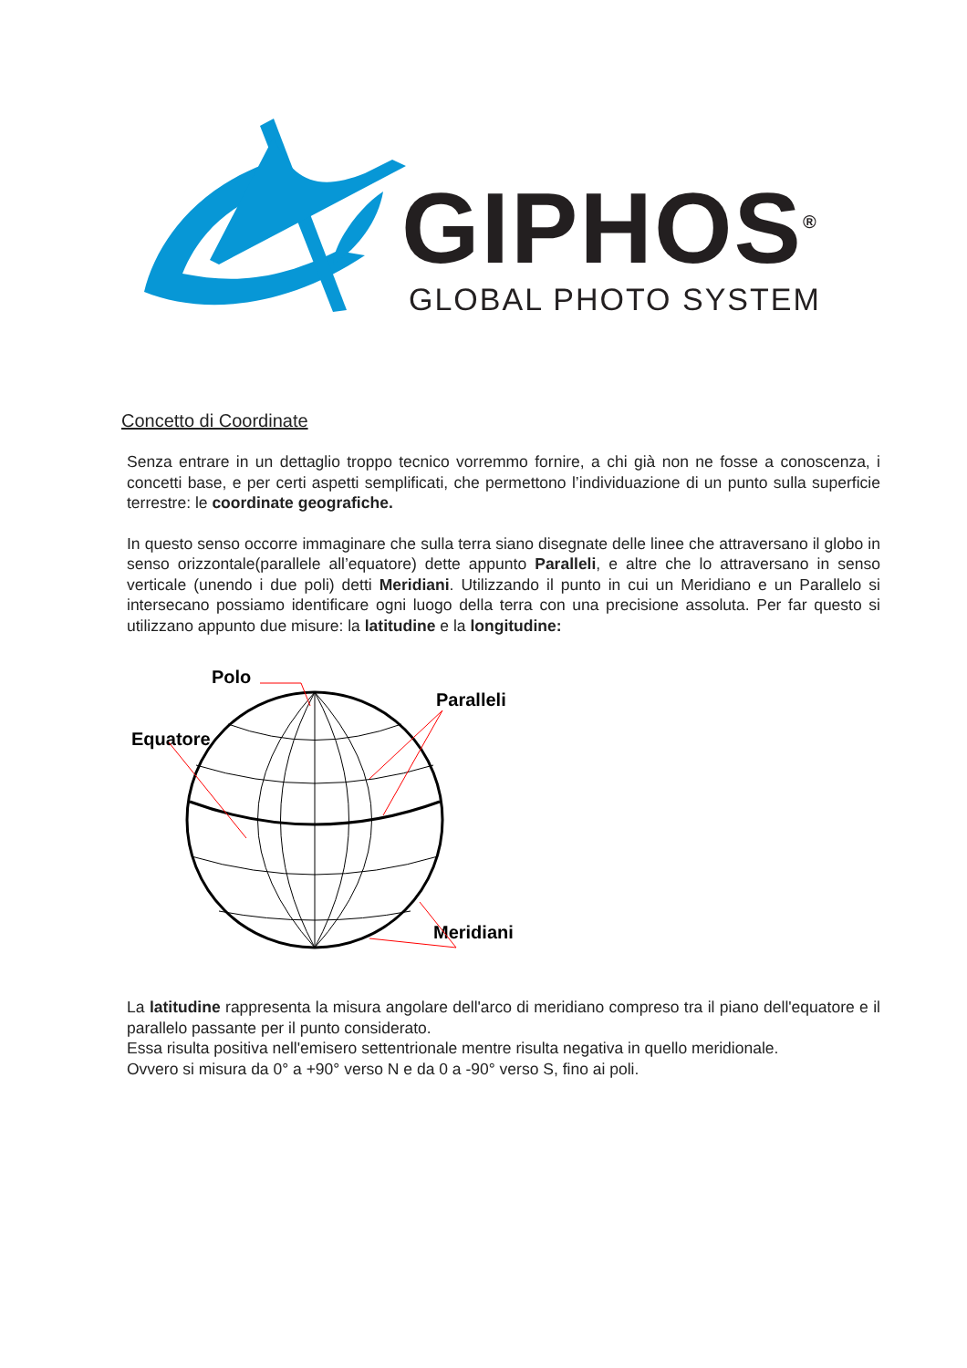GIPHOS<sup>®</sup>
GLOBAL PHOTO SYSTEM
Concetto di Coordinate
Senza entrare in un dettaglio troppo tecnico vorremmo fornire, a chi già non ne fosse a conoscenza, i concetti base, e per certi aspetti semplificati, che permettono l’individuazione di un punto sulla superficie terrestre: le coordinate geografiche.
In questo senso occorre immaginare che sulla terra siano disegnate delle linee che attraversano il globo in senso orizzontale(parallele all’equatore) dette appunto Paralleli, e altre che lo attraversano in senso verticale (unendo i due poli) detti Meridiani. Utilizzando il punto in cui un Meridiano e un Parallelo si intersecano possiamo identificare ogni luogo della terra con una precisione assoluta. Per far questo si utilizzano appunto due misure: la latitudine e la longitudine:
Polo
Paralleli
Equatore
Meridiani
La latitudine rappresenta la misura angolare dell'arco di meridiano compreso tra il piano dell'equatore e il parallelo passante per il punto considerato.
Essa risulta positiva nell'emisero settentrionale mentre risulta negativa in quello meridionale.
Ovvero si misura da 0° a +90° verso N e da 0 a -90° verso S, fino ai poli.